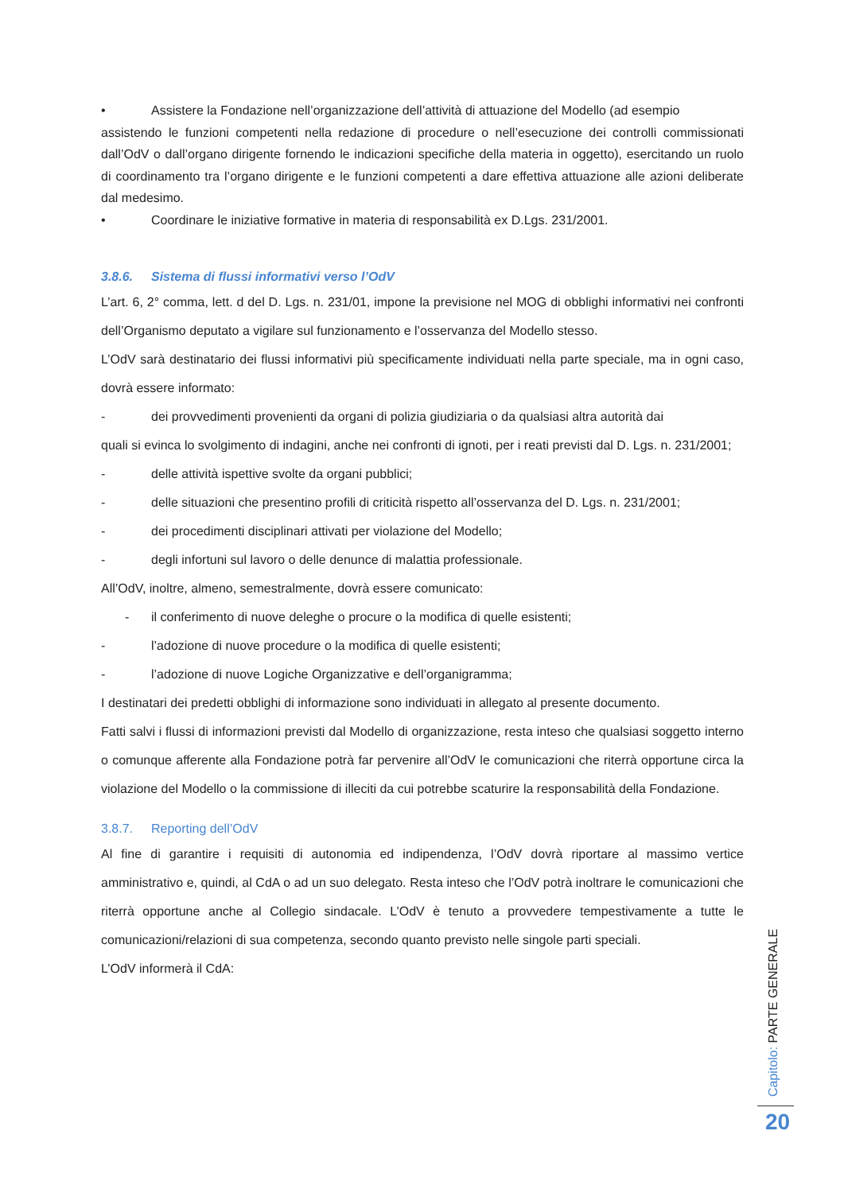• Assistere la Fondazione nell’organizzazione dell’attività di attuazione del Modello (ad esempio
assistendo le funzioni competenti nella redazione di procedure o nell’esecuzione dei controlli commissionati dall’OdV o dall’organo dirigente fornendo le indicazioni specifiche della materia in oggetto), esercitando un ruolo di coordinamento tra l’organo dirigente e le funzioni competenti a dare effettiva attuazione alle azioni deliberate dal medesimo.
• Coordinare le iniziative formative in materia di responsabilità ex D.Lgs. 231/2001.
3.8.6. Sistema di flussi informativi verso l’OdV
L’art. 6, 2° comma, lett. d del D. Lgs. n. 231/01, impone la previsione nel MOG di obblighi informativi nei confronti dell’Organismo deputato a vigilare sul funzionamento e l’osservanza del Modello stesso.
L’OdV sarà destinatario dei flussi informativi più specificamente individuati nella parte speciale, ma in ogni caso, dovrà essere informato:
- dei provvedimenti provenienti da organi di polizia giudiziaria o da qualsiasi altra autorità dai
quali si evinca lo svolgimento di indagini, anche nei confronti di ignoti, per i reati previsti dal D. Lgs. n. 231/2001;
- delle attività ispettive svolte da organi pubblici;
- delle situazioni che presentino profili di criticità rispetto all’osservanza del D. Lgs. n. 231/2001;
- dei procedimenti disciplinari attivati per violazione del Modello;
- degli infortuni sul lavoro o delle denunce di malattia professionale.
All’OdV, inoltre, almeno, semestralmente, dovrà essere comunicato:
- il conferimento di nuove deleghe o procure o la modifica di quelle esistenti;
- l’adozione di nuove procedure o la modifica di quelle esistenti;
- l’adozione di nuove Logiche Organizzative e dell’organigramma;
I destinatari dei predetti obblighi di informazione sono individuati in allegato al presente documento.
Fatti salvi i flussi di informazioni previsti dal Modello di organizzazione, resta inteso che qualsiasi soggetto interno o comunque afferente alla Fondazione potrà far pervenire all’OdV le comunicazioni che riterrà opportune circa la violazione del Modello o la commissione di illeciti da cui potrebbe scaturire la responsabilità della Fondazione.
3.8.7. Reporting dell’OdV
Al fine di garantire i requisiti di autonomia ed indipendenza, l’OdV dovrà riportare al massimo vertice amministrativo e, quindi, al CdA o ad un suo delegato. Resta inteso che l’OdV potrà inoltrare le comunicazioni che riterrà opportune anche al Collegio sindacale. L’OdV è tenuto a provvedere tempestivamente a tutte le comunicazioni/relazioni di sua competenza, secondo quanto previsto nelle singole parti speciali.
L’OdV informerà il CdA:
Capitolo: PARTE GENERALE
20